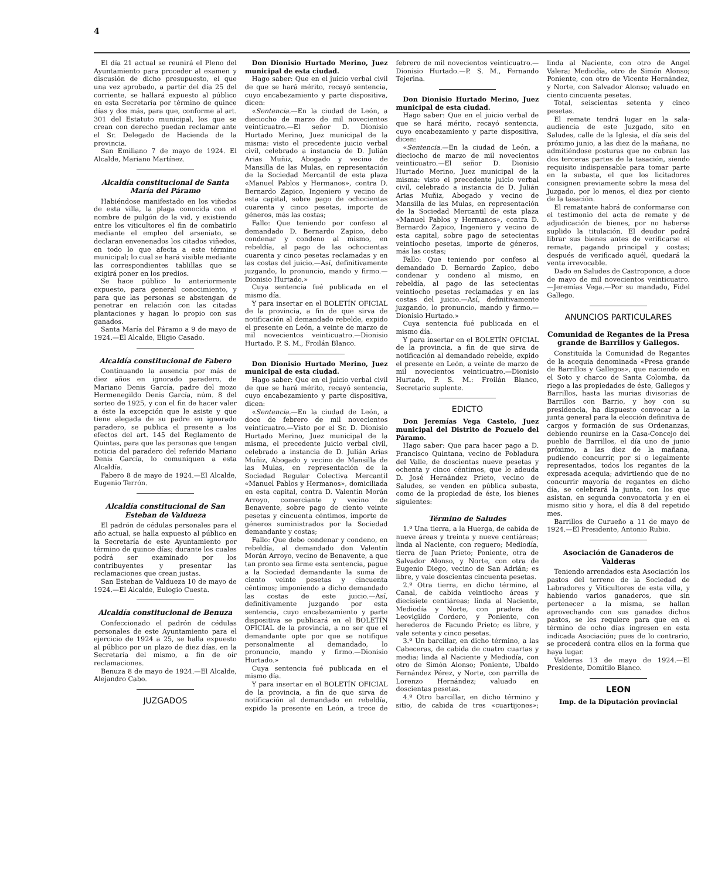4
El día 21 actual se reunirá el Pleno del Ayuntamiento para proceder al examen y discusión de dicho presupuesto, el que una vez aprobado, a partir del día 25 del corriente, se hallará expuesto al público en esta Secretaría por término de quince días y dos más, para que, conforme al art. 301 del Estatuto municipal, los que se crean con derecho puedan reclamar ante el Sr. Delegado de Hacienda de la provincia.
San Emiliano 7 de mayo de 1924. El Alcalde, Mariano Martínez.
Alcaldía constitucional de Santa María del Páramo
Habiéndose manifestado en los viñedos de esta villa, la plaga conocida con el nombre de pulgón de la vid, y existiendo entre los viticultores el fin de combatirlo mediante el empleo del arseniato, se declaran envenenados los citados viñedos, en todo lo que afecta a este término municipal; lo cual se hará visible mediante las correspondientes tablillas que se exigirá poner en los predios.
Se hace público lo anteriormente expuesto, para general conocimiento, y para que las personas se abstengan de penetrar en relación con las citadas plantaciones y hagan lo propio con sus ganados.
Santa María del Páramo a 9 de mayo de 1924.—El Alcalde, Eligio Casado.
Alcaldía constitucional de Fabero
Continuando la ausencia por más de diez años en ignorado paradero, de Mariano Denis García, padre del mozo Hermenegildo Denis García, núm. 8 del sorteo de 1925, y con el fin de hacer valer a éste la excepción que le asiste y que tiene alegada de su padre en ignorado paradero, se publica el presente a los efectos del art. 145 del Reglamento de Quintas, para que las personas que tengan noticia del paradero del referido Mariano Denis García, lo comuniquen a esta Alcaldía.
Fabero 8 de mayo de 1924.—El Alcalde, Eugenio Terrón.
Alcaldía constitucional de San Esteban de Valdueza
El padrón de cédulas personales para el año actual, se halla expuesto al público en la Secretaría de este Ayuntamiento por término de quince días; durante los cuales podrá ser examinado por los contribuyentes y presentar las reclamaciones que crean justas.
San Esteban de Valdueza 10 de mayo de 1924.—El Alcalde, Eulogio Cuesta.
Alcaldía constitucional de Benuza
Confeccionado el padrón de cédulas personales de este Ayuntamiento para el ejercicio de 1924 a 25, se halla expuesto al público por un plazo de diez días, en la Secretaría del mismo, a fin de oír reclamaciones.
Benuza 8 de mayo de 1924.—El Alcalde, Alejandro Cabo.
JUZGADOS
Don Dionisio Hurtado Merino, Juez municipal de esta ciudad.
Hago saber: Que en el juicio verbal civil de que se hará mérito, recayó sentencia, cuyo encabezamiento y parte dispositiva, dicen:
«Sentencia.—En la ciudad de León, a dieciocho de marzo de mil novecientos veinticuatro.—El señor D. Dionisio Hurtado Merino, Juez municipal de la misma: visto el precedente juicio verbal civil, celebrado a instancia de D. Julián Arias Muñiz, Abogado y vecino de Mansilla de las Mulas, en representación de la Sociedad Mercantil de esta plaza «Manuel Pablos y Hermanos», contra D. Bernardo Zapico, Ingeniero y vecino de esta capital, sobre pago de ochocientas cuarenta y cinco pesetas, importe de géneros, más las costas;
Fallo: Que teniendo por confeso al demandado D. Bernardo Zapico, debo condenar y condeno al mismo, en rebeldía, al pago de las ochocientas cuarenta y cinco pesetas reclamadas y en las costas del juicio.—Así, definitivamente juzgando, lo pronuncio, mando y firmo.—Dionisio Hurtado.»
Cuya sentencia fué publicada en el mismo día.
Y para insertar en el BOLETÍN OFICIAL de la provincia, a fin de que sirva de notificación al demandado rebelde, expido el presente en León, a veinte de marzo de mil novecientos veinticuatro.—Dionisio Hurtado. P. S. M., Froilán Blanco.
Don Dionisio Hurtado Merino, Juez municipal de esta ciudad.
Hago saber: Que en el juicio verbal civil de que se hará mérito, recayó sentencia, cuyo encabezamiento y parte dispositiva, dicen:
«Sentencia.—En la ciudad de León, a doce de febrero de mil novecientos veinticuatro.—Visto por el Sr. D. Dionisio Hurtado Merino, Juez municipal de la misma, el precedente juicio verbal civil, celebrado a instancia de D. Julián Arias Muñiz, Abogado y vecino de Mansilla de las Mulas, en representación de la Sociedad Regular Colectiva Mercantil «Manuel Pablos y Hermanos», domiciliada en esta capital, contra D. Valentín Morán Arroyo, comerciante y vecino de Benavente, sobre pago de ciento veinte pesetas y cincuenta céntimos, importe de géneros suministrados por la Sociedad demandante y costas;
Fallo: Que debo condenar y condeno, en rebeldía, al demandado don Valentín Morán Arroyo, vecino de Benavente, a que tan pronto sea firme esta sentencia, pague a la Sociedad demandante la suma de ciento veinte pesetas y cincuenta céntimos; imponiendo a dicho demandado las costas de este juicio.—Así, definitivamente juzgando por esta sentencia, cuyo encabezamiento y parte dispositiva se publicará en el BOLETÍN OFICIAL de la provincia, a no ser que el demandante opte por que se notifique personalmente al demandado, lo pronuncio, mando y firmo.—Dionisio Hurtado.»
Cuya sentencia fué publicada en el mismo día.
Y para insertar en el BOLETÍN OFICIAL de la provincia, a fin de que sirva de notificación al demandado en rebeldía, expido la presente en León, a trece de febrero de mil novecientos veinticuatro.—Dionisio Hurtado.—P. S. M., Fernando Tejerina.
Don Dionisio Hurtado Merino, Juez municipal de esta ciudad.
Hago saber: Que en el juicio verbal de que se hará mérito, recayó sentencia, cuyo encabezamiento y parte dispositiva, dicen:
«Sentencia.—En la ciudad de León, a dieciocho de marzo de mil novecientos veinticuatro.—El señor D. Dionisio Hurtado Merino, Juez municipal de la misma: visto el precedente juicio verbal civil, celebrado a instancia de D. Julián Arias Muñiz, Abogado y vecino de Mansilla de las Mulas, en representación de la Sociedad Mercantil de esta plaza «Manuel Pablos y Hermanos», contra D. Bernardo Zapico, Ingeniero y vecino de esta capital, sobre pago de setecientas veintiocho pesetas, importe de géneros, más las costas;
Fallo: Que teniendo por confeso al demandado D. Bernardo Zapico, debo condenar y condeno al mismo, en rebeldía, al pago de las setecientas veintiocho pesetas reclamadas y en las costas del juicio.—Así, definitivamente juzgando, lo pronuncio, mando y firmo.—Dionisio Hurtado.»
Cuya sentencia fué publicada en el mismo día.
Y para insertar en el BOLETÍN OFICIAL de la provincia, a fin de que sirva de notificación al demandado rebelde, expido el presente en León, a veinte de marzo de mil novecientos veinticuatro.—Dionisio Hurtado, P. S. M.: Froilán Blanco, Secretario suplente.
EDICTO
Don Jeremías Vega Castelo, Juez municipal del Distrito de Pozuelo del Páramo.
Hago saber: Que para hacer pago a D. Francisco Quintana, vecino de Pobladura del Valle, de doscientas nueve pesetas y ochenta y cinco céntimos, que le adeuda D. José Hernández Prieto, vecino de Saludes, se venden en pública subasta, como de la propiedad de éste, los bienes siguientes:
Término de Saludes
1.º Una tierra, a la Huerga, de cabida de nueve áreas y treinta y nueve centiáreas; linda al Naciente, con reguero; Mediodía, tierra de Juan Prieto; Poniente, otra de Salvador Alonso, y Norte, con otra de Eugenio Diego, vecino de San Adrián; es libre, y vale doscientas cincuenta pesetas.
2.º Otra tierra, en dicho término, al Canal, de cabida veintiocho áreas y diecisiete centiáreas; linda al Naciente, Mediodía y Norte, con pradera de Leovigildo Cordero, y Poniente, con herederos de Facundo Prieto; es libre, y vale setenta y cinco pesetas.
3.º Un barcillar, en dicho término, a las Cabeceras, de cabida de cuatro cuartas y media; linda al Naciente y Mediodía, con otro de Simón Alonso; Poniente, Ubaldo Fernández Pérez, y Norte, con parrilla de Lorenzo Hernández; valuado en doscientas pesetas.
4.º Otro barcillar, en dicho término y sitio, de cabida de tres «cuartijones»; linda al Naciente, con otro de Angel Valera; Mediodía, otro de Simón Alonso; Poniente, con otro de Vicente Hernández, y Norte, con Salvador Alonso; valuado en ciento cincuenta pesetas.
Total, seiscientas setenta y cinco pesetas.
El remate tendrá lugar en la sala-audiencia de este Juzgado, sito en Saludes, calle de la Iglesia, el día seis del próximo junio, a las diez de la mañana, no admitiéndose posturas que no cubran las dos terceras partes de la tasación, siendo requisito indispensable para tomar parte en la subasta, el que los licitadores consignen previamente sobre la mesa del Juzgado, por lo menos, el diez por ciento de la tasación.
El rematante habrá de conformarse con el testimonio del acta de remate y de adjudicación de bienes, por no haberse suplido la titulación. El deudor podrá librar sus bienes antes de verificarse el remate, pagando principal y costas; después de verificado aquél, quedará la venta irrevocable.
Dado en Saludes de Castroponce, a doce de mayo de mil novecientos veinticuatro.—Jeremías Vega.—Por su mandado, Fidel Gallego.
ANUNCIOS PARTICULARES
Comunidad de Regantes de la Presa grande de Barrillos y Gallegos.
Constituída la Comunidad de Regantes de la acequia denominada «Presa grande de Barrillos y Gallegos», que naciendo en el Soto y charco de Santa Colomba, da riego a las propiedades de éste, Gallegos y Barrillos, hasta las murias divisorias de Barrillos con Barrio, y hoy con su presidencia, ha dispuesto convocar a la junta general para la elección definitiva de cargos y formación de sus Ordenanzas, debiendo reunirse en la Casa-Concejo del pueblo de Barrillos, el día uno de junio próximo, a las diez de la mañana, pudiendo concurrir, por sí o legalmente representados, todos los regantes de la expresada acequia; advirtiendo que de no concurrir mayoría de regantes en dicho día, se celebrará la junta, con los que asistan, en segunda convocatoria y en el mismo sitio y hora, el día 8 del repetido mes.
Barrillos de Curueño a 11 de mayo de 1924.—El Presidente, Antonio Rubio.
Asociación de Ganaderos de Valderas
Teniendo arrendados esta Asociación los pastos del terreno de la Sociedad de Labradores y Viticultores de esta villa, y habiendo varios ganaderos, que sin pertenecer a la misma, se hallan aprovechando con sus ganados dichos pastos, se les requiere para que en el término de ocho días ingresen en esta indicada Asociación; pues de lo contrario, se procederá contra ellos en la forma que haya lugar.
Valderas 13 de mayo de 1924.—El Presidente, Domitilo Blanco.
LEON
Imp. de la Diputación provincial